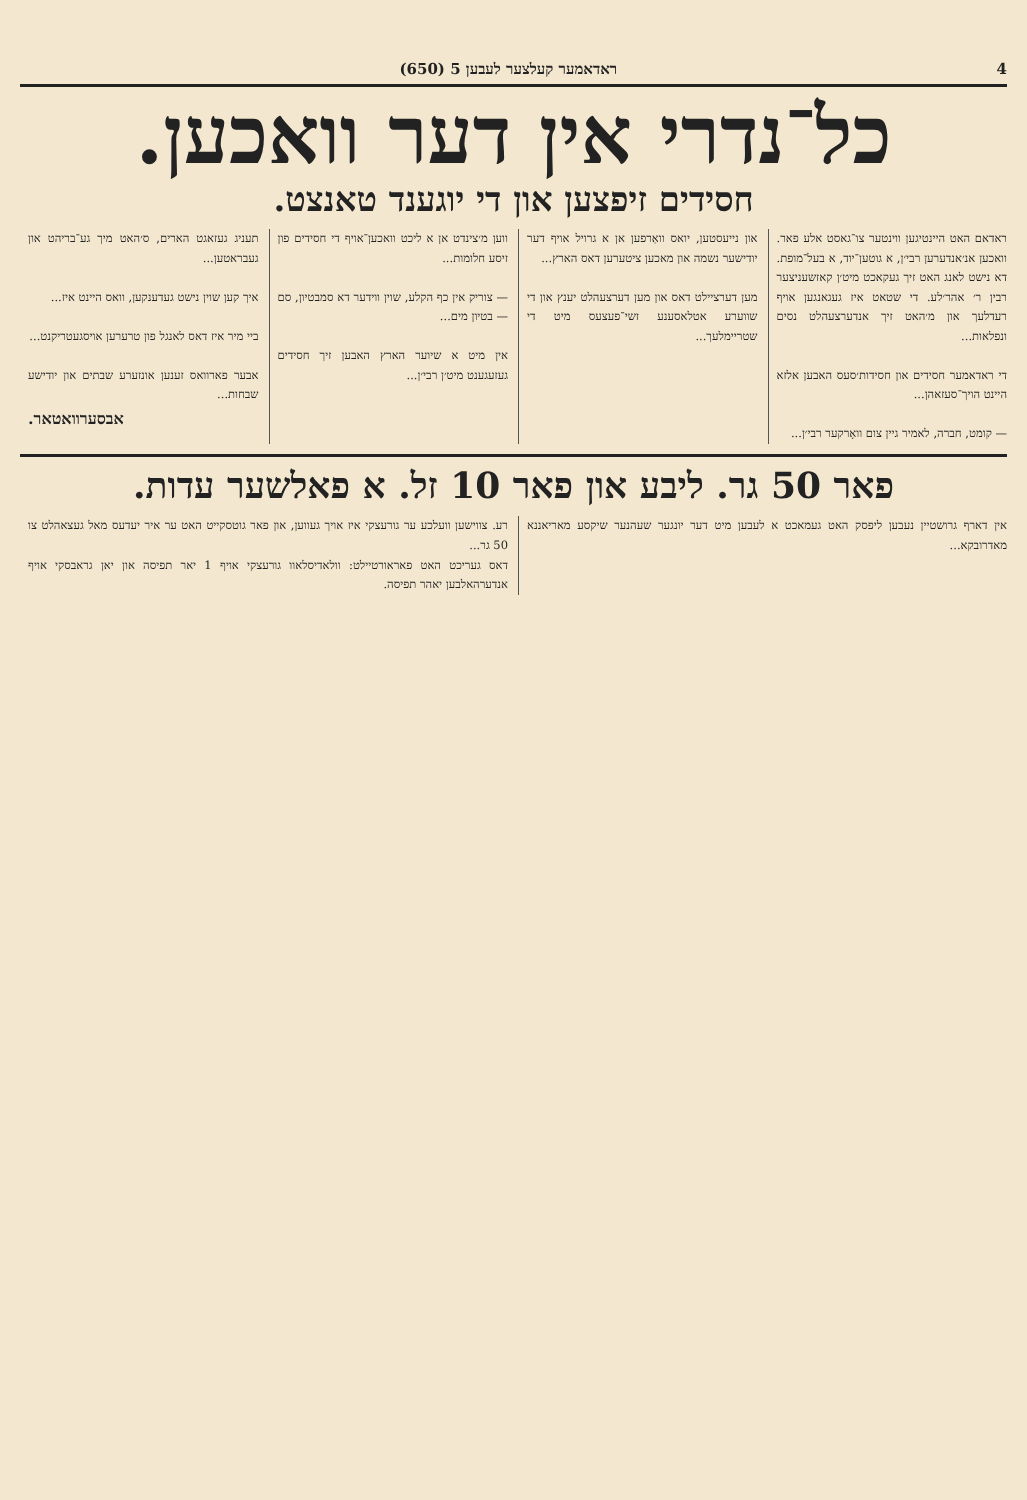4 ראדאמער קעלצער לעבען 5 (650)
כל־נדרי אין דער וואכען.
חסידים זיפצען און די יוגענד טאנצט.
ראדאם האט היינטיגען ווינטער צו־גאסט אלע פאר. וואכען אנ׳אנדערען רבי׳ן, א גוטען־יוד, א בעל־מופת. דא נישט לאנג האט זיך געקאכט מיט׳ן קאזשעניצער רבין ר׳ אהר׳לע. די שטאט איז געגאנגען אויף רעדלעך און מ׳האט זיך אנדערצעהלט נסים ונפלאות...
די ראדאמער חסידים און חסידות׳סעס האבען אלזא היינט הויך־סעזאהן...
— קומט, חברה, לאמיר גיין צום וואָרקער רבי׳ן...
און נייעסטען, יואס וואַרפען אן א גרויל אויף דער יודישער נשמה און מאכען ציטערען דאס הארץ...
מען דערציילט דאס און מען דערצעהלט יענץ און די שווערע אטלאסענע זשי־פעצעס מיט די שטריימלעך...
ווען מ׳צינדט אן א ליכט וואכען־אויף די חסידים פון זיסע חלומות...
— צוריק אין כף הקלע, שוין ווידער דא סמבטיון, סם — בטיון מים...
אין מיט א שיוער הארץ האבען זיך חסידים געזעגענט מיט׳ן רבי׳ן...
תעניג געזאגט הארים, ס׳האט מיך גע־בריהט און געבראטען...
איך קען שוין נישט געדענקען, וואס היינט איז...
ביי מיר איז דאס לאנגל פון טרערען אויסגעטריקנט...
אבער פארוואס זענען אונזערע שבתים און יודישע שבחות...
אבסערוואטאר.
פאר 50 גר. ליבע און פאר 10 זל. א פאלשער עדות.
אין דארף גרושטיין נעבען ליפסק האט געמאכט א לעבען מיט דער יונגער שעהנער שיקסע מאריאננא מאדרובקא...
רע. צווישען וועלכע ער גורעצקי איז אויך געווען, און פאר גוטסקייט האט ער איר יעדעס מאל געצאהלט צו 50 גר...
דאס געריכט האט פאראורטיילט: וולאדיסלאוו גורעצקי אויף 1 יאר תפיסה און יאן גראבסקי אויף אנדערהאלבען יאהר תפיסה.